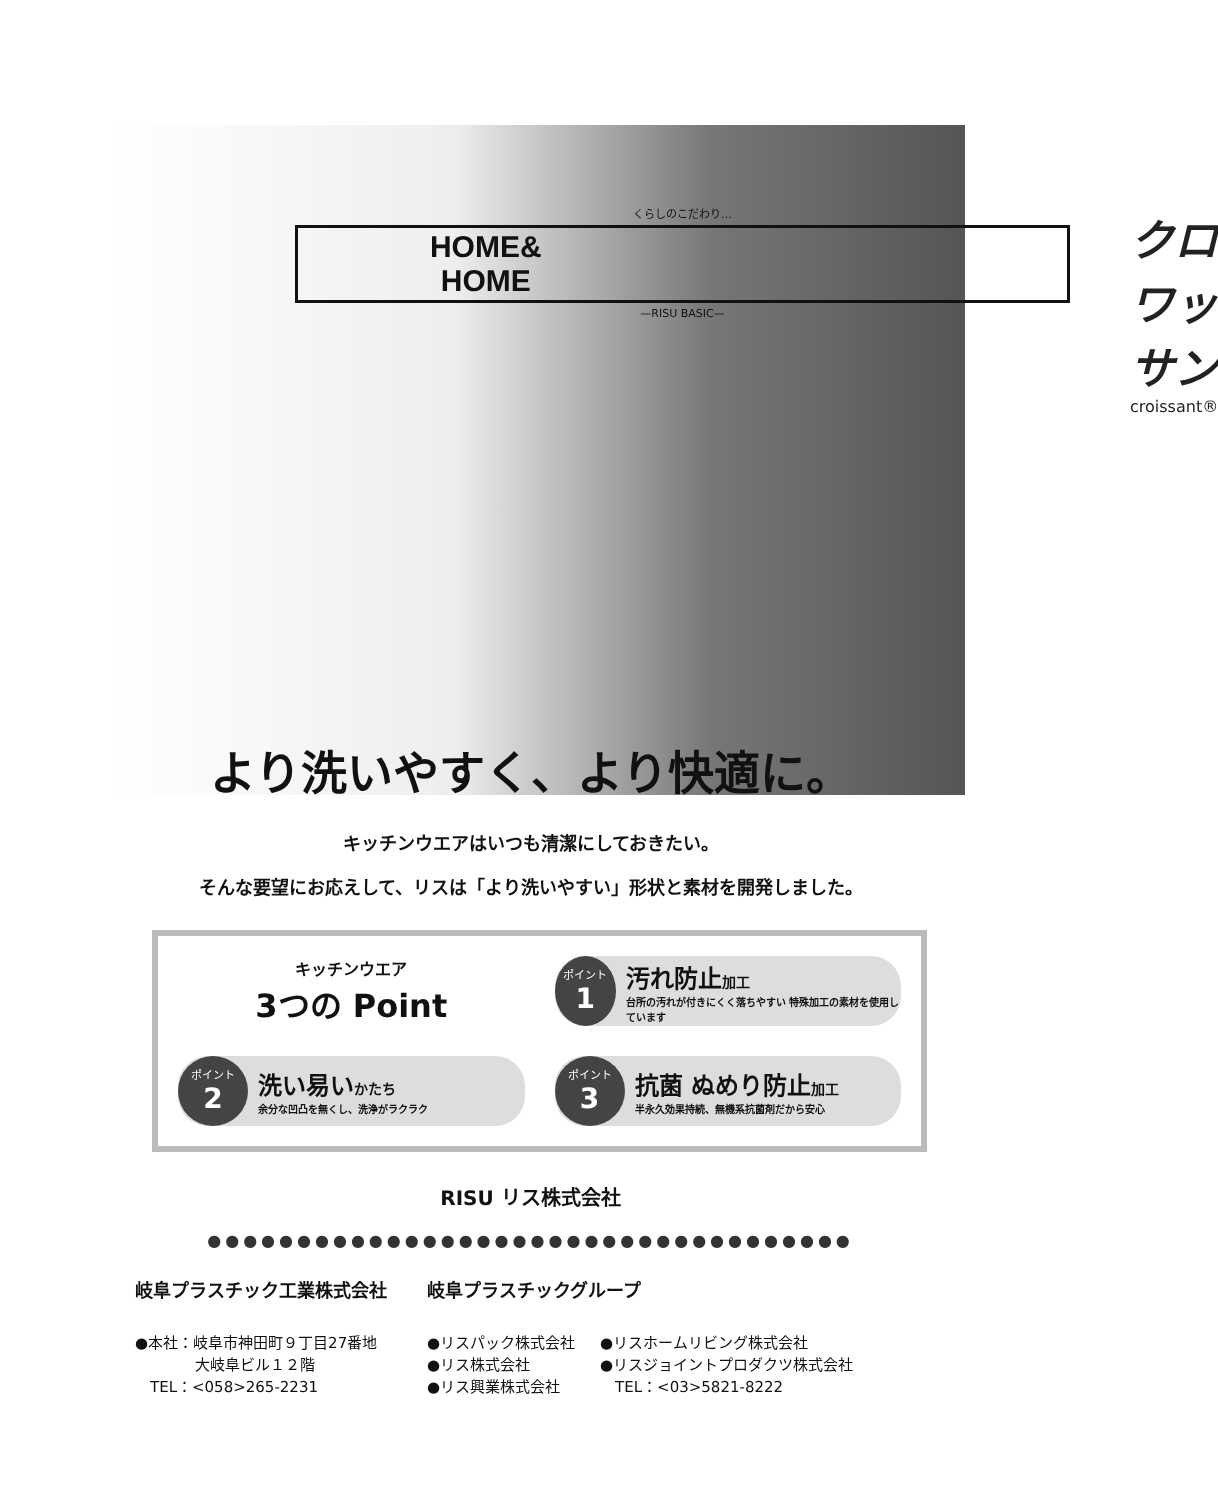くらしのこだわり…
HOME&
HOME
—RISU BASIC—
クロワッサン
croissant®
より洗いやすく、より快適に。
キッチンウエアはいつも清潔にしておきたい。
そんな要望にお応えして、リスは「より洗いやすい」形状と素材を開発しました。
キッチンウエア
3つの Point
ポイント
1
汚れ防止加工
台所の汚れが付きにくく落ちやすい 特殊加工の素材を使用しています
ポイント
2
洗い易いかたち
余分な凹凸を無くし、洗浄がラクラク
ポイント
3
抗菌 ぬめり防止加工
半永久効果持続、無機系抗菌剤だから安心
RISU リス株式会社
●●●●●●●●●●●●●●●●●●●●●●●●●●●●●●●●●●●●
岐阜プラスチック工業株式会社
●本社：岐阜市神田町９丁目27番地
　　　　大岐阜ビル１２階
　TEL：<058>265-2231
岐阜プラスチックグループ
●リスパック株式会社
●リス株式会社
●リス興業株式会社
●リスホームリビング株式会社
●リスジョイントプロダクツ株式会社
　TEL：<03>5821-8222